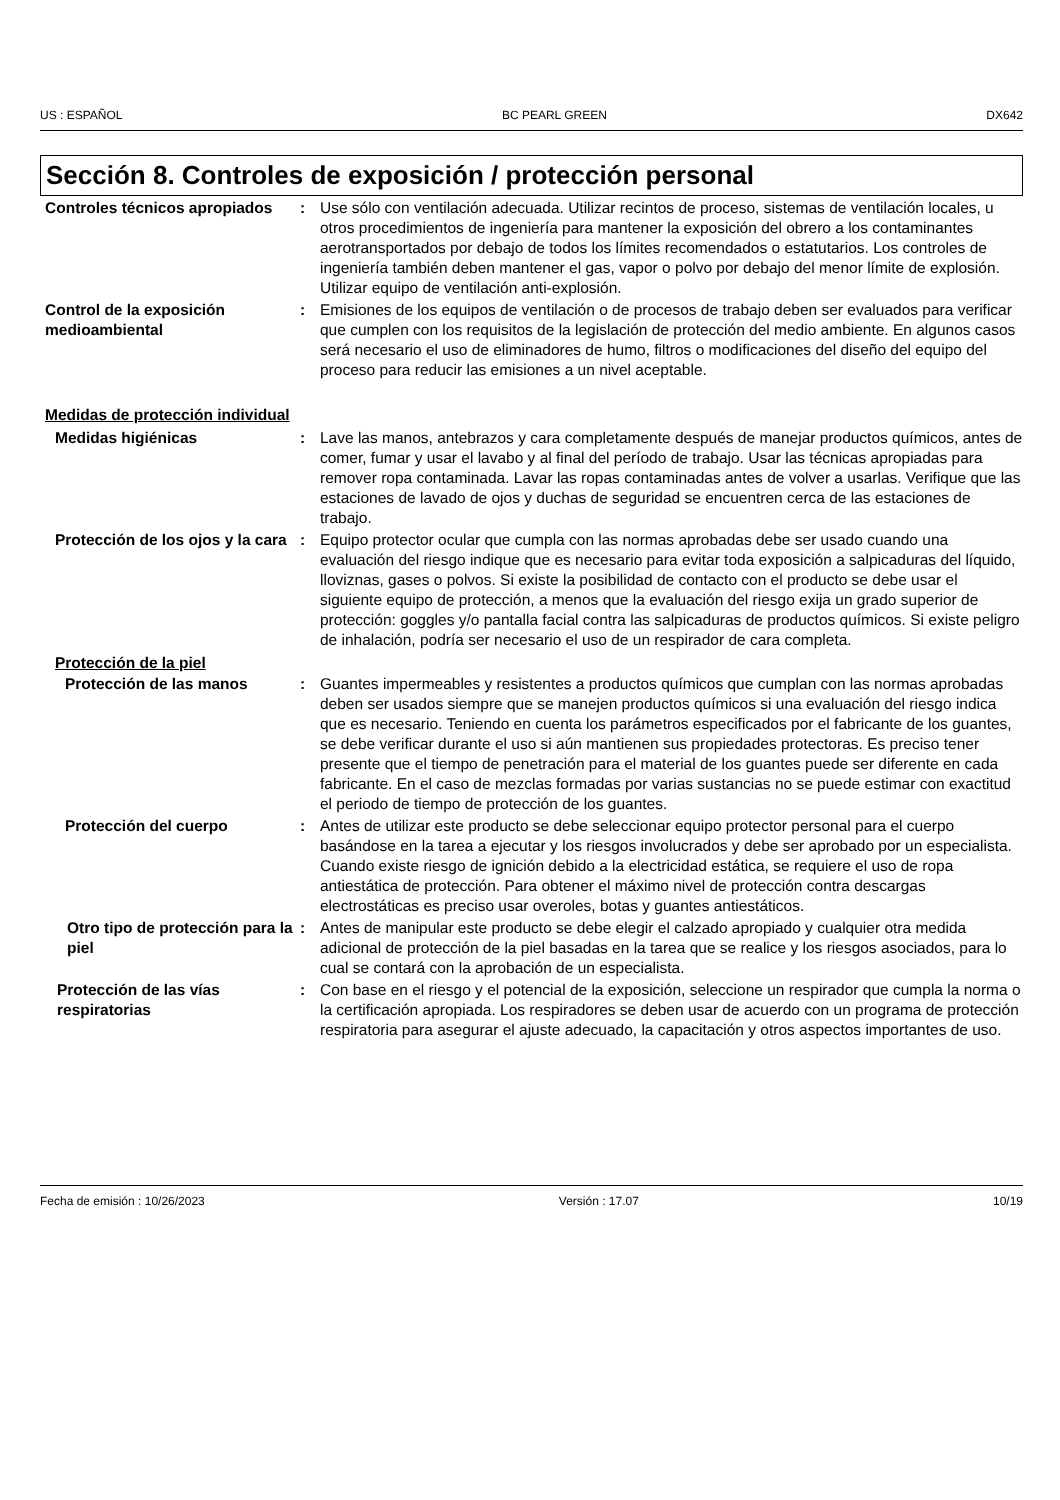US : ESPAÑOL BC PEARL GREEN DX642
Sección 8. Controles de exposición / protección personal
Controles técnicos apropiados
: Use sólo con ventilación adecuada. Utilizar recintos de proceso, sistemas de ventilación locales, u otros procedimientos de ingeniería para mantener la exposición del obrero a los contaminantes aerotransportados por debajo de todos los límites recomendados o estatutarios. Los controles de ingeniería también deben mantener el gas, vapor o polvo por debajo del menor límite de explosión. Utilizar equipo de ventilación anti-explosión.
Control de la exposición medioambiental
: Emisiones de los equipos de ventilación o de procesos de trabajo deben ser evaluados para verificar que cumplen con los requisitos de la legislación de protección del medio ambiente. En algunos casos será necesario el uso de eliminadores de humo, filtros o modificaciones del diseño del equipo del proceso para reducir las emisiones a un nivel aceptable.
Medidas de protección individual
Medidas higiénicas : Lave las manos, antebrazos y cara completamente después de manejar productos químicos, antes de comer, fumar y usar el lavabo y al final del período de trabajo. Usar las técnicas apropiadas para remover ropa contaminada. Lavar las ropas contaminadas antes de volver a usarlas. Verifique que las estaciones de lavado de ojos y duchas de seguridad se encuentren cerca de las estaciones de trabajo.
Protección de los ojos y la cara
: Equipo protector ocular que cumpla con las normas aprobadas debe ser usado cuando una evaluación del riesgo indique que es necesario para evitar toda exposición a salpicaduras del líquido, lloviznas, gases o polvos. Si existe la posibilidad de contacto con el producto se debe usar el siguiente equipo de protección, a menos que la evaluación del riesgo exija un grado superior de protección: goggles y/o pantalla facial contra las salpicaduras de productos químicos. Si existe peligro de inhalación, podría ser necesario el uso de un respirador de cara completa.
Protección de la piel
Protección de las manos : Guantes impermeables y resistentes a productos químicos que cumplan con las normas aprobadas deben ser usados siempre que se manejen productos químicos si una evaluación del riesgo indica que es necesario. Teniendo en cuenta los parámetros especificados por el fabricante de los guantes, se debe verificar durante el uso si aún mantienen sus propiedades protectoras. Es preciso tener presente que el tiempo de penetración para el material de los guantes puede ser diferente en cada fabricante. En el caso de mezclas formadas por varias sustancias no se puede estimar con exactitud el periodo de tiempo de protección de los guantes.
Protección del cuerpo : Antes de utilizar este producto se debe seleccionar equipo protector personal para el cuerpo basándose en la tarea a ejecutar y los riesgos involucrados y debe ser aprobado por un especialista. Cuando existe riesgo de ignición debido a la electricidad estática, se requiere el uso de ropa antiestática de protección. Para obtener el máximo nivel de protección contra descargas electrostáticas es preciso usar overoles, botas y guantes antiestáticos.
Otro tipo de protección para la piel
: Antes de manipular este producto se debe elegir el calzado apropiado y cualquier otra medida adicional de protección de la piel basadas en la tarea que se realice y los riesgos asociados, para lo cual se contará con la aprobación de un especialista.
Protección de las vías respiratorias
: Con base en el riesgo y el potencial de la exposición, seleccione un respirador que cumpla la norma o la certificación apropiada. Los respiradores se deben usar de acuerdo con un programa de protección respiratoria para asegurar el ajuste adecuado, la capacitación y otros aspectos importantes de uso.
Fecha de emisión : 10/26/2023 Versión : 17.07 10/19